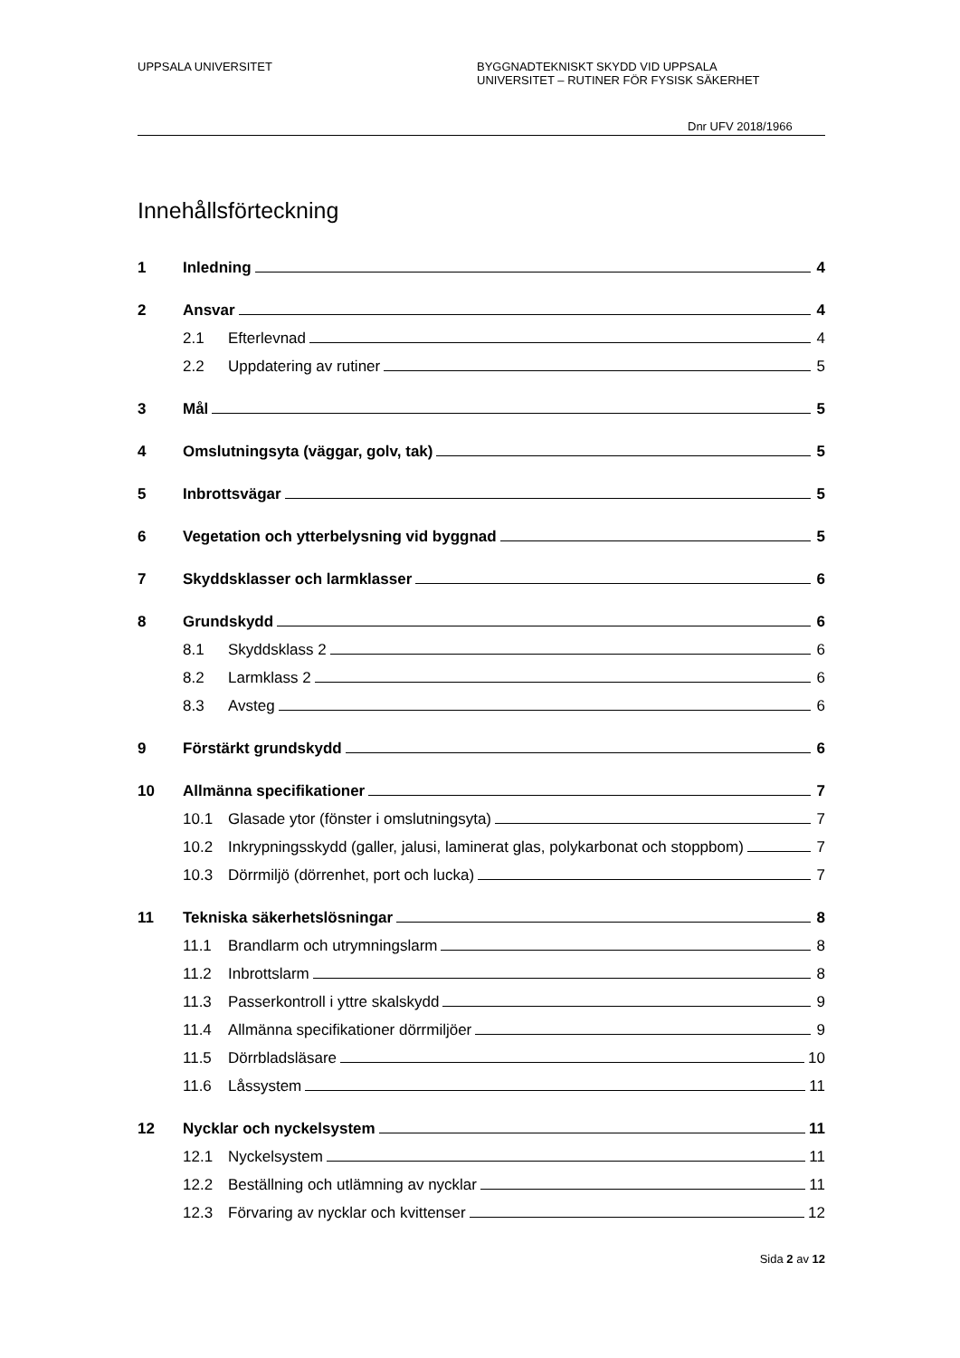UPPSALA UNIVERSITET BYGGNADTEKNISKT SKYDD VID UPPSALA
UNIVERSITET – RUTINER FÖR FYSISK SÄKERHET
Dnr UFV 2018/1966
Innehållsförteckning
1 Inledning 4
2 Ansvar 4
2.1 Efterlevnad 4
2.2 Uppdatering av rutiner 5
3 Mål 5
4 Omslutningsyta (väggar, golv, tak) 5
5 Inbrottsvägar 5
6 Vegetation och ytterbelysning vid byggnad 5
7 Skyddsklasser och larmklasser 6
8 Grundskydd 6
8.1 Skyddsklass 2 6
8.2 Larmklass 2 6
8.3 Avsteg 6
9 Förstärkt grundskydd 6
10 Allmänna specifikationer 7
10.1 Glasade ytor (fönster i omslutningsyta) 7
10.2 Inkrypningsskydd (galler, jalusi, laminerat glas, polykarbonat och stoppbom) 7
10.3 Dörrmiljö (dörrenhet, port och lucka) 7
11 Tekniska säkerhetslösningar 8
11.1 Brandlarm och utrymningslarm 8
11.2 Inbrottslarm 8
11.3 Passerkontroll i yttre skalskydd 9
11.4 Allmänna specifikationer dörrmiljöer 9
11.5 Dörrbladsläsare 10
11.6 Låssystem 11
12 Nycklar och nyckelsystem 11
12.1 Nyckelsystem 11
12.2 Beställning och utlämning av nycklar 11
12.3 Förvaring av nycklar och kvittenser 12
Sida 2 av 12